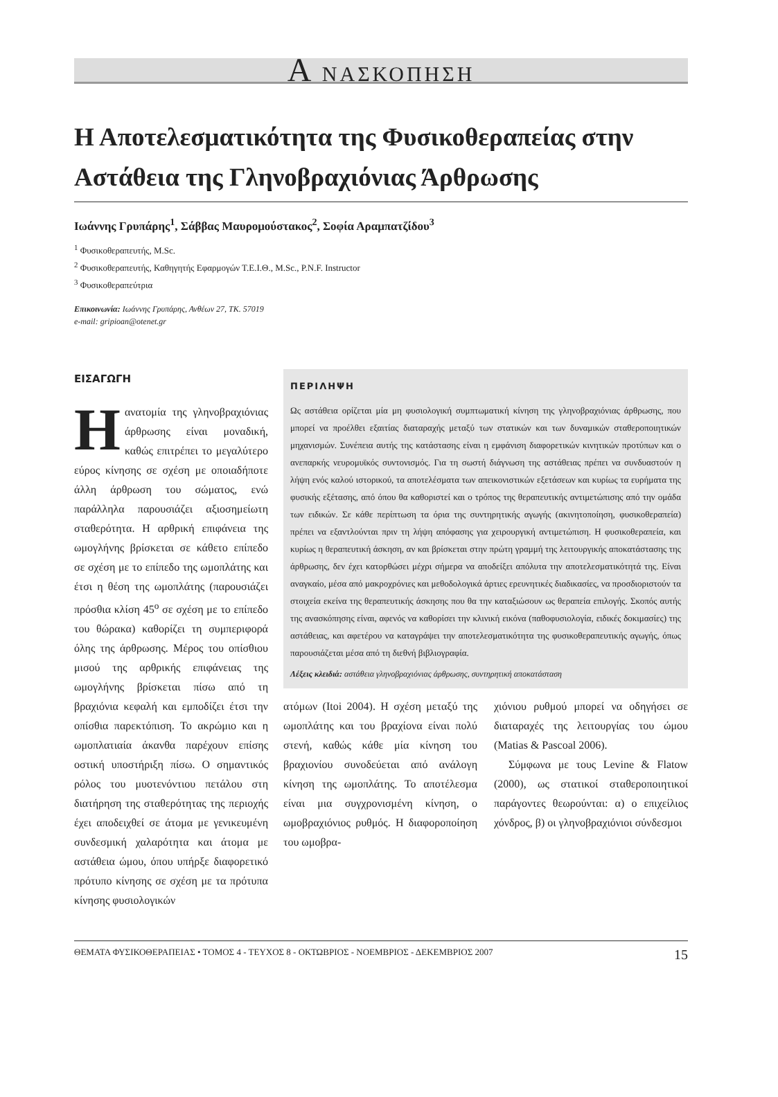Α ΝΑΣΚΟΠΗΣΗ
Η Αποτελεσματικότητα της Φυσικοθεραπείας στην Αστάθεια της Γληνοβραχιόνιας Άρθρωσης
Ιωάννης Γρυπάρης<sup>1</sup>, Σάββας Μαυρομούστακος<sup>2</sup>, Σοφία Αραμπατζίδου<sup>3</sup>
<sup>1</sup> Φυσικοθεραπευτής, M.Sc.
<sup>2</sup> Φυσικοθεραπευτής, Καθηγητής Εφαρμογών Τ.Ε.Ι.Θ., M.Sc., P.N.F. Instructor
<sup>3</sup> Φυσικοθεραπεύτρια
Επικοινωνία: Ιωάννης Γρυπάρης, Ανθέων 27, ΤΚ. 57019
e-mail: gripioan@otenet.gr
ΕΙΣΑΓΩΓΗ
Η ανατομία της γληνοβραχιόνιας άρθρωσης είναι μοναδική, καθώς επιτρέπει το μεγαλύτερο εύρος κίνησης σε σχέση με οποιαδήποτε άλλη άρθρωση του σώματος, ενώ παράλληλα παρουσιάζει αξιοσημείωτη σταθερότητα. Η αρθρική επιφάνεια της ωμογλήνης βρίσκεται σε κάθετο επίπεδο σε σχέση με το επίπεδο της ωμοπλάτης και έτσι η θέση της ωμοπλάτης (παρουσιάζει πρόσθια κλίση 45<sup>ο</sup> σε σχέση με το επίπεδο του θώρακα) καθορίζει τη συμπεριφορά όλης της άρθρωσης. Μέρος του οπίσθιου μισού της αρθρικής επιφάνειας της ωμογλήνης βρίσκεται πίσω από τη βραχιόνια κεφαλή και εμποδίζει έτσι την οπίσθια παρεκτόπιση. Το ακρώμιο και η ωμοπλατιαία άκανθα παρέχουν επίσης οστική υποστήριξη πίσω. Ο σημαντικός ρόλος του μυοτενόντιου πετάλου στη διατήρηση της σταθερότητας της περιοχής έχει αποδειχθεί σε άτομα με γενικευμένη συνδεσμική χαλαρότητα και άτομα με αστάθεια ώμου, όπου υπήρξε διαφορετικό πρότυπο κίνησης σε σχέση με τα πρότυπα κίνησης φυσιολογικών
ΠΕΡΙΛΗΨΗ
Ως αστάθεια ορίζεται μία μη φυσιολογική συμπτωματική κίνηση της γληνοβραχιόνιας άρθρωσης, που μπορεί να προέλθει εξαιτίας διαταραχής μεταξύ των στατικών και των δυναμικών σταθεροποιητικών μηχανισμών. Συνέπεια αυτής της κατάστασης είναι η εμφάνιση διαφορετικών κινητικών προτύπων και ο ανεπαρκής νευρομυϊκός συντονισμός. Για τη σωστή διάγνωση της αστάθειας πρέπει να συνδυαστούν η λήψη ενός καλού ιστορικού, τα αποτελέσματα των απεικονιστικών εξετάσεων και κυρίως τα ευρήματα της φυσικής εξέτασης, από όπου θα καθοριστεί και ο τρόπος της θεραπευτικής αντιμετώπισης από την ομάδα των ειδικών. Σε κάθε περίπτωση τα όρια της συντηρητικής αγωγής (ακινητοποίηση, φυσικοθεραπεία) πρέπει να εξαντλούνται πριν τη λήψη απόφασης για χειρουργική αντιμετώπιση. Η φυσικοθεραπεία, και κυρίως η θεραπευτική άσκηση, αν και βρίσκεται στην πρώτη γραμμή της λειτουργικής αποκατάστασης της άρθρωσης, δεν έχει κατορθώσει μέχρι σήμερα να αποδείξει απόλυτα την αποτελεσματικότητά της. Είναι αναγκαίο, μέσα από μακροχρόνιες και μεθοδολογικά άρτιες ερευνητικές διαδικασίες, να προσδιοριστούν τα στοιχεία εκείνα της θεραπευτικής άσκησης που θα την καταξιώσουν ως θεραπεία επιλογής. Σκοπός αυτής της ανασκόπησης είναι, αφενός να καθορίσει την κλινική εικόνα (παθοφυσιολογία, ειδικές δοκιμασίες) της αστάθειας, και αφετέρου να καταγράψει την αποτελεσματικότητα της φυσικοθεραπευτικής αγωγής, όπως παρουσιάζεται μέσα από τη διεθνή βιβλιογραφία.
Λέξεις κλειδιά: αστάθεια γληνοβραχιόνιας άρθρωσης, συντηρητική αποκατάσταση
ατόμων (Itoi 2004). Η σχέση μεταξύ της ωμοπλάτης και του βραχίονα είναι πολύ στενή, καθώς κάθε μία κίνηση του βραχιονίου συνοδεύεται από ανάλογη κίνηση της ωμοπλάτης. Το αποτέλεσμα είναι μια συγχρονισμένη κίνηση, ο ωμοβραχιόνιος ρυθμός. Η διαφοροποίηση του ωμοβρα-
χιόνιου ρυθμού μπορεί να οδηγήσει σε διαταραχές της λειτουργίας του ώμου (Matias & Pascoal 2006).
Σύμφωνα με τους Levine & Flatow (2000), ως στατικοί σταθεροποιητικοί παράγοντες θεωρούνται: α) ο επιχείλιος χόνδρος, β) οι γληνοβραχιόνιοι σύνδεσμοι
ΘΕΜΑΤΑ ΦΥΣΙΚΟΘΕΡΑΠΕΙΑΣ • ΤΟΜΟΣ 4 - ΤΕΥΧΟΣ 8 - ΟΚΤΩΒΡΙΟΣ - ΝΟΕΜΒΡΙΟΣ - ΔΕΚΕΜΒΡΙΟΣ 2007 15